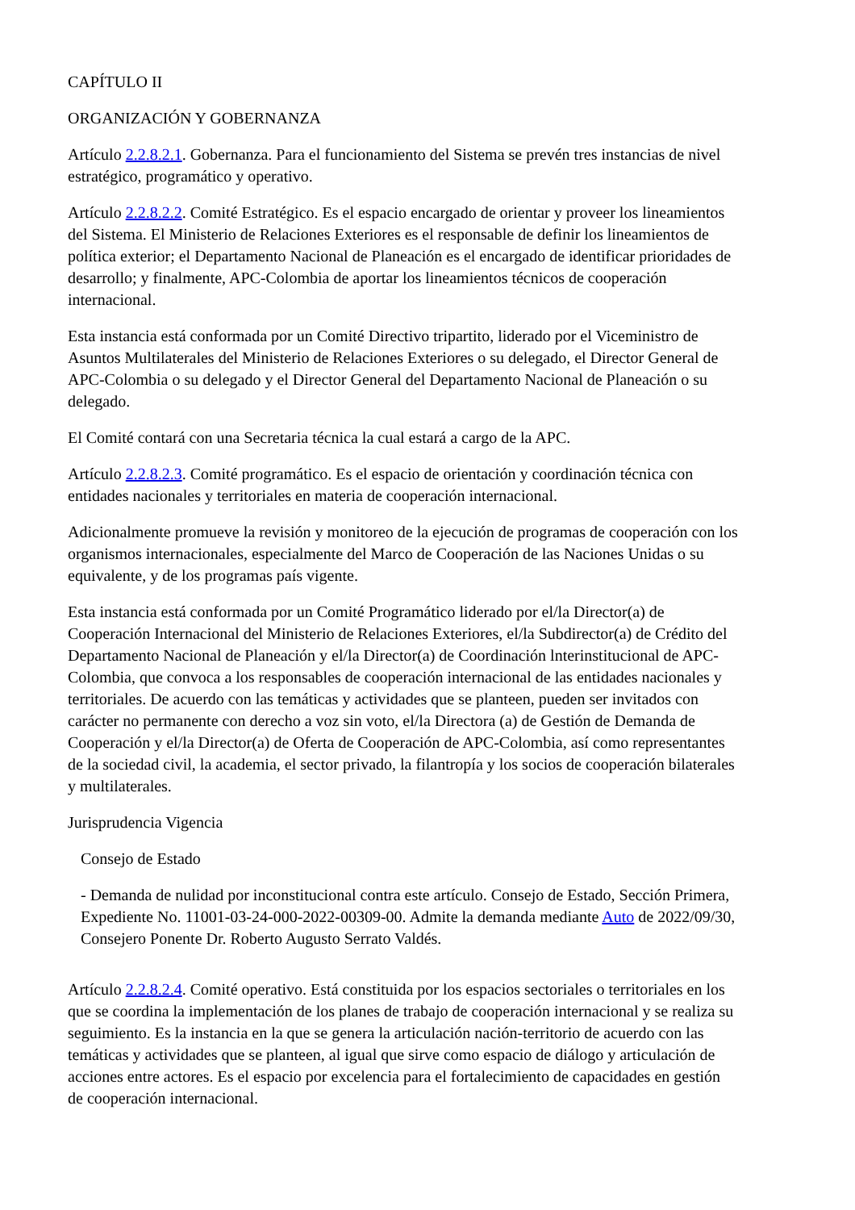CAPÍTULO II
ORGANIZACIÓN Y GOBERNANZA
Artículo 2.2.8.2.1. Gobernanza. Para el funcionamiento del Sistema se prevén tres instancias de nivel estratégico, programático y operativo.
Artículo 2.2.8.2.2. Comité Estratégico. Es el espacio encargado de orientar y proveer los lineamientos del Sistema. El Ministerio de Relaciones Exteriores es el responsable de definir los lineamientos de política exterior; el Departamento Nacional de Planeación es el encargado de identificar prioridades de desarrollo; y finalmente, APC-Colombia de aportar los lineamientos técnicos de cooperación internacional.
Esta instancia está conformada por un Comité Directivo tripartito, liderado por el Viceministro de Asuntos Multilaterales del Ministerio de Relaciones Exteriores o su delegado, el Director General de APC-Colombia o su delegado y el Director General del Departamento Nacional de Planeación o su delegado.
El Comité contará con una Secretaria técnica la cual estará a cargo de la APC.
Artículo 2.2.8.2.3. Comité programático. Es el espacio de orientación y coordinación técnica con entidades nacionales y territoriales en materia de cooperación internacional.
Adicionalmente promueve la revisión y monitoreo de la ejecución de programas de cooperación con los organismos internacionales, especialmente del Marco de Cooperación de las Naciones Unidas o su equivalente, y de los programas país vigente.
Esta instancia está conformada por un Comité Programático liderado por el/la Director(a) de Cooperación Internacional del Ministerio de Relaciones Exteriores, el/la Subdirector(a) de Crédito del Departamento Nacional de Planeación y el/la Director(a) de Coordinación lnterinstitucional de APC-Colombia, que convoca a los responsables de cooperación internacional de las entidades nacionales y territoriales. De acuerdo con las temáticas y actividades que se planteen, pueden ser invitados con carácter no permanente con derecho a voz sin voto, el/la Directora (a) de Gestión de Demanda de Cooperación y el/la Director(a) de Oferta de Cooperación de APC-Colombia, así como representantes de la sociedad civil, la academia, el sector privado, la filantropía y los socios de cooperación bilaterales y multilaterales.
Jurisprudencia Vigencia
Consejo de Estado
- Demanda de nulidad por inconstitucional contra este artículo. Consejo de Estado, Sección Primera, Expediente No. 11001-03-24-000-2022-00309-00. Admite la demanda mediante Auto de 2022/09/30, Consejero Ponente Dr. Roberto Augusto Serrato Valdés.
Artículo 2.2.8.2.4. Comité operativo. Está constituida por los espacios sectoriales o territoriales en los que se coordina la implementación de los planes de trabajo de cooperación internacional y se realiza su seguimiento. Es la instancia en la que se genera la articulación nación-territorio de acuerdo con las temáticas y actividades que se planteen, al igual que sirve como espacio de diálogo y articulación de acciones entre actores. Es el espacio por excelencia para el fortalecimiento de capacidades en gestión de cooperación internacional.